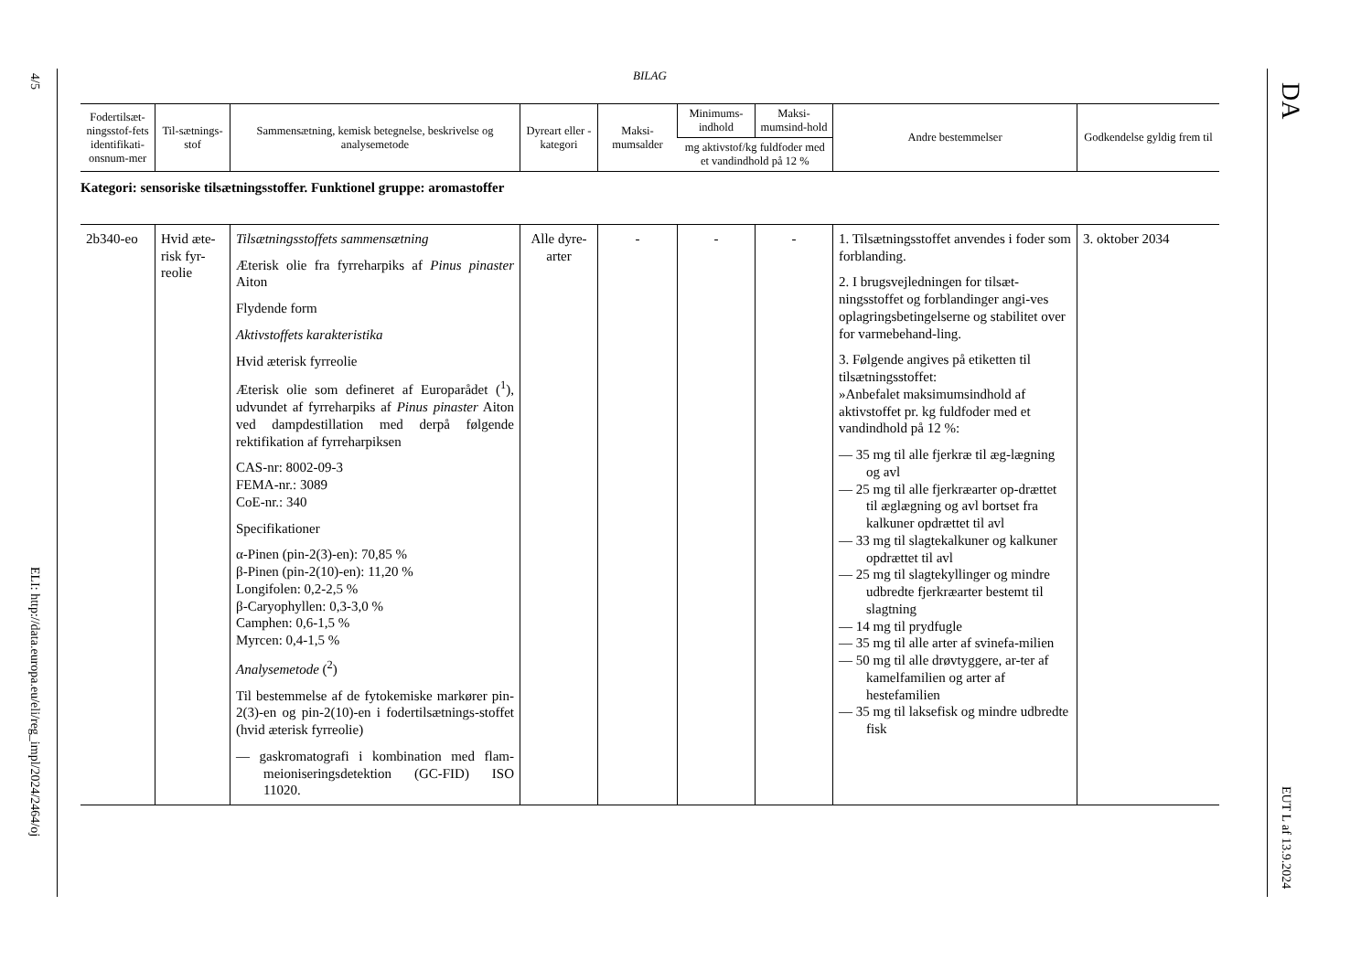4/5
BILAG
| Fodertilsæt-ningsstof-fets identifikati-onsnum-mer | Til-sætnings-stof | Sammensætning, kemisk betegnelse, beskrivelse og analysemetode | Dyreart eller -kategori | Maksi-mumsalder | Minimums-indhold | Maksi-mumsind-hold | Andre bestemmelser | Godkendelse gyldig frem til |
| --- | --- | --- | --- | --- | --- | --- | --- | --- |
| | | | | | mg aktivstof/kg fuldfoder med et vandindhold på 12 % | | | |
| Kategori: sensoriske tilsætningsstoffer. Funktionel gruppe: aromastoffer | | | | | | | | |
| 2b340-eo | Hvid æte-risk fyr-reolie | Tilsætningsstoffets sammensætning Æterisk olie fra fyrreharpiks af Pinus pinaster Aiton Flydende form Aktivstoffets karakteristika Hvid æterisk fyrreolie Æterisk olie som defineret af Europarådet (<sup>1</sup>), udvundet af fyrreharpiks af Pinus pinaster Aiton ved dampdestillation med derpå følgende rektifikation af fyrreharpiksen CAS-nr: 8002-09-3 FEMA-nr.: 3089 CoE-nr.: 340 Specifikationer α-Pinen (pin-2(3)-en): 70,85 % β-Pinen (pin-2(10)-en): 11,20 % Longifolen: 0,2-2,5 % β-Caryophyllen: 0,3-3,0 % Camphen: 0,6-1,5 % Myrcen: 0,4-1,5 % Analysemetode (<sup>2</sup>) Til bestemmelse af de fytokemiske markører pin-2(3)-en og pin-2(10)-en i fodertilsætnings-stoffet (hvid æterisk fyrreolie) — gaskromatografi i kombination med flam-meioniseringsdetektion (GC-FID) ISO 11020. | Alle dyre-arter | - | - | - | 1. Tilsætningsstoffet anvendes i foder som forblanding. 2. I brugsvejledningen for tilsæt-ningsstoffet og forblandinger angi-ves oplagringsbetingelserne og stabilitet over for varmebehand-ling. 3. Følgende angives på etiketten til tilsætningsstoffet: »Anbefalet maksimumsindhold af aktivstoffet pr. kg fuldfoder med et vandindhold på 12 %: — 35 mg til alle fjerkræ til æg-lægning og avl — 25 mg til alle fjerkræarter op-drættet til æglægning og avl bortset fra kalkuner opdrættet til avl — 33 mg til slagtekalkuner og kalkuner opdrættet til avl — 25 mg til slagtekyllinger og mindre udbredte fjerkræarter bestemt til slagtning — 14 mg til prydfugle — 35 mg til alle arter af svinefa-milien — 50 mg til alle drøvtyggere, ar-ter af kamelfamilien og arter af hestefamilien — 35 mg til laksefisk og mindre udbredte fisk | 3. oktober 2034 |
ELI: http://data.europa.eu/eli/reg_impl/2024/2464/oj
DA
EUT L af 13.9.2024